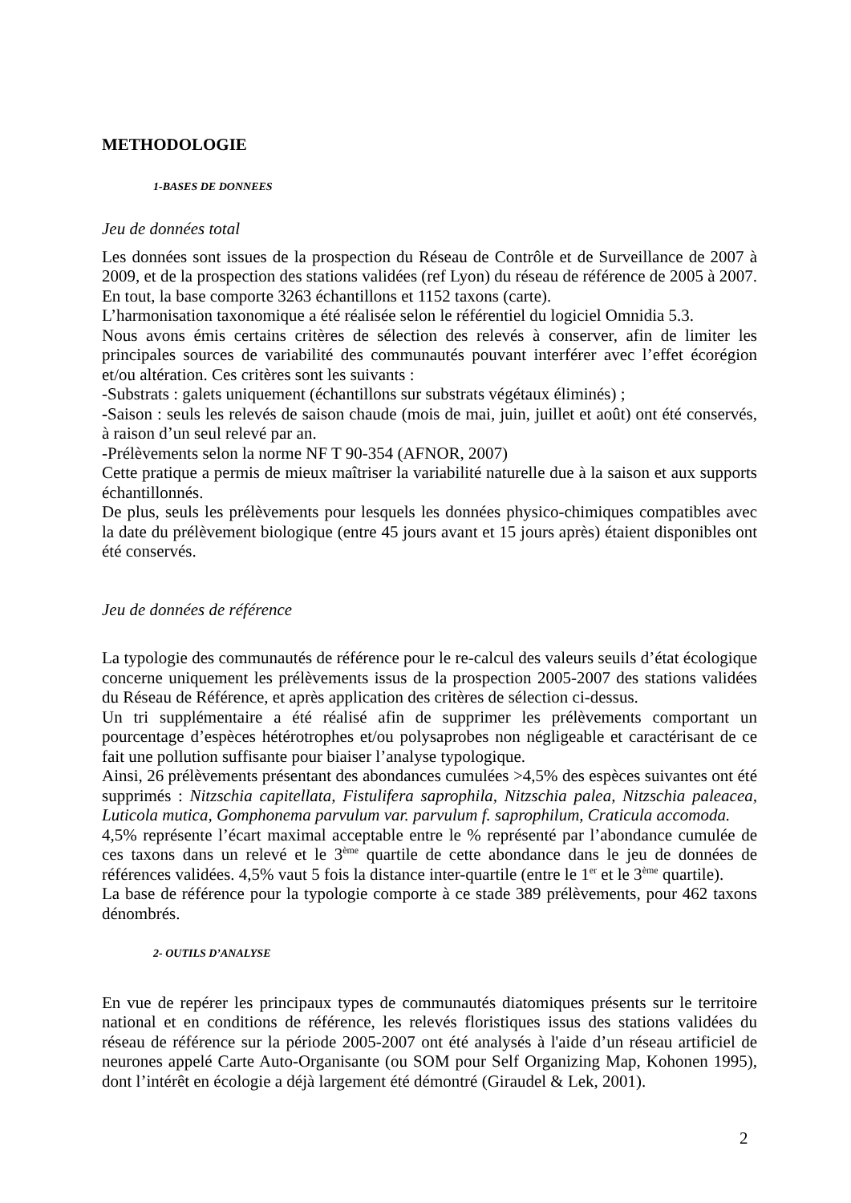METHODOLOGIE
1-BASES DE DONNEES
Jeu de données total
Les données sont issues de la prospection du Réseau de Contrôle et de Surveillance de 2007 à 2009, et de la prospection des stations validées (ref Lyon) du réseau de référence de 2005 à 2007. En tout, la base comporte 3263 échantillons et 1152 taxons (carte).
L’harmonisation taxonomique a été réalisée selon le référentiel du logiciel Omnidia 5.3.
Nous avons émis certains critères de sélection des relevés à conserver, afin de limiter les principales sources de variabilité des communautés pouvant interférer avec l’effet écorégion et/ou altération. Ces critères sont les suivants :
-Substrats : galets uniquement (échantillons sur substrats végétaux éliminés) ;
-Saison : seuls les relevés de saison chaude (mois de mai, juin, juillet et août) ont été conservés, à raison d’un seul relevé par an.
-Prélèvements selon la norme NF T 90-354 (AFNOR, 2007)
Cette pratique a permis de mieux maîtriser la variabilité naturelle due à la saison et aux supports échantillonnés.
De plus, seuls les prélèvements pour lesquels les données physico-chimiques compatibles avec la date du prélèvement biologique (entre 45 jours avant et 15 jours après) étaient disponibles ont été conservés.
Jeu de données de référence
La typologie des communautés de référence pour le re-calcul des valeurs seuils d’état écologique concerne uniquement les prélèvements issus de la prospection 2005-2007 des stations validées du Réseau de Référence, et après application des critères de sélection ci-dessus.
Un tri supplémentaire a été réalisé afin de supprimer les prélèvements comportant un pourcentage d’espèces hétérotrophes et/ou polysaprobes non négligeable et caractérisant de ce fait une pollution suffisante pour biaiser l’analyse typologique.
Ainsi, 26 prélèvements présentant des abondances cumulées >4,5% des espèces suivantes ont été supprimés : Nitzschia capitellata, Fistulifera saprophila, Nitzschia palea, Nitzschia paleacea, Luticola mutica, Gomphonema parvulum var. parvulum f. saprophilum, Craticula accomoda.
4,5% représente l’écart maximal acceptable entre le % représenté par l’abondance cumulée de ces taxons dans un relevé et le 3<sup>ème</sup> quartile de cette abondance dans le jeu de données de références validées. 4,5% vaut 5 fois la distance inter-quartile (entre le 1<sup>er</sup> et le 3<sup>ème</sup> quartile).
La base de référence pour la typologie comporte à ce stade 389 prélèvements, pour 462 taxons dénombrés.
2- OUTILS D’ANALYSE
En vue de repérer les principaux types de communautés diatomiques présents sur le territoire national et en conditions de référence, les relevés floristiques issus des stations validées du réseau de référence sur la période 2005-2007 ont été analysés à l'aide d’un réseau artificiel de neurones appelé Carte Auto-Organisante (ou SOM pour Self Organizing Map, Kohonen 1995), dont l’intérêt en écologie a déjà largement été démontré (Giraudel & Lek, 2001).
2